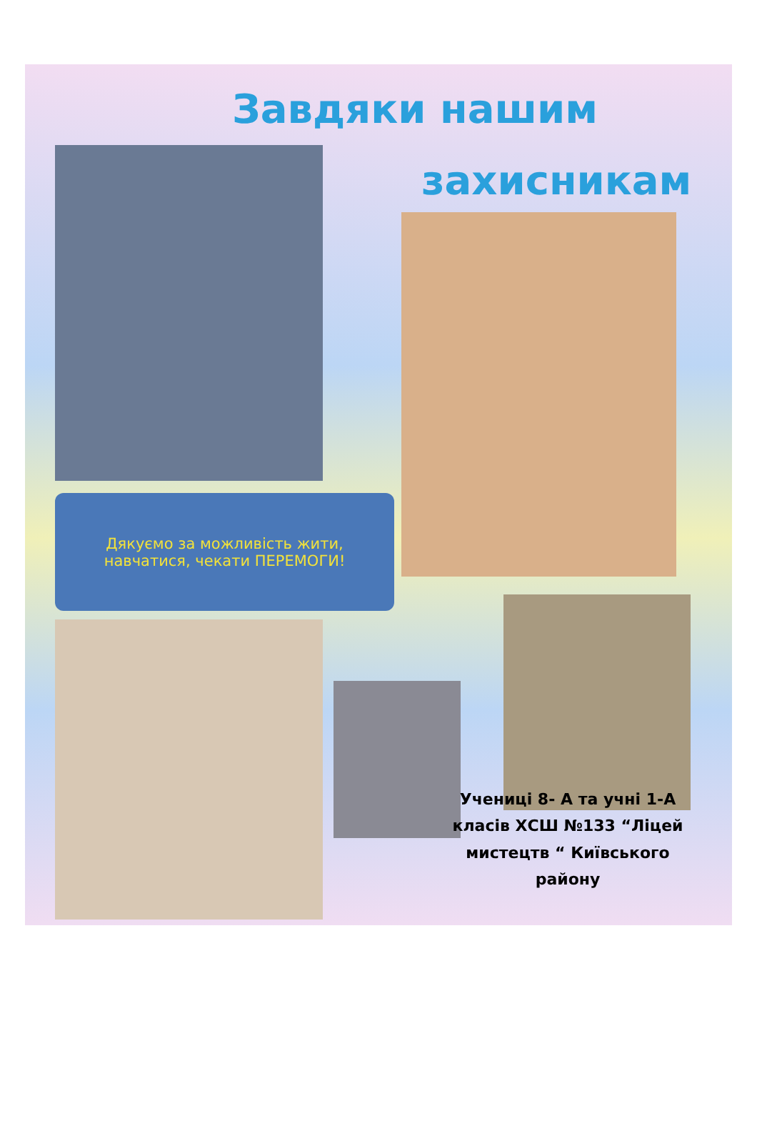Завдяки нашим
захисникам
Дякуємо за можливість жити,
навчатися, чекати ПЕРЕМОГИ!
Учениці 8- А та учні 1-А класів ХСШ №133 “Ліцей мистецтв “ Київського району